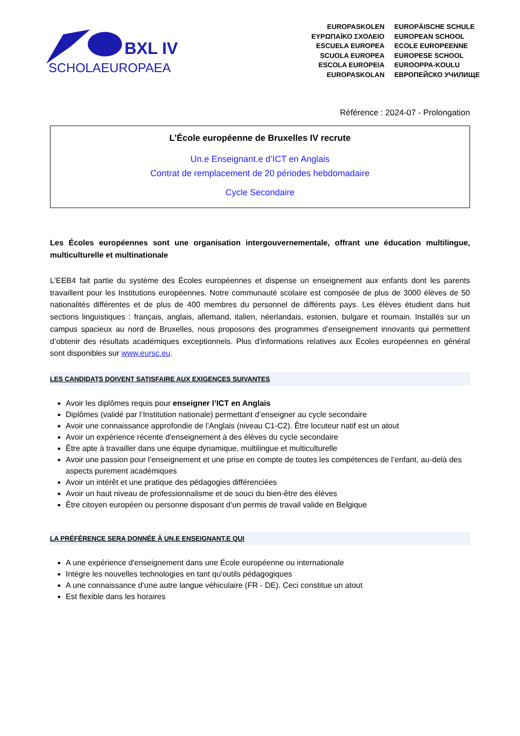BXL IV
SCHOLAEUROPAEA
EUROPASKOLEN
ΕΥΡΩΠΑΪΚΟ ΣΧΟΛΕΙΟ
ESCUELA EUROPEA
SCUOLA EUROPEA
ESCOLA EUROPEIA
EUROPASKOLAN
EUROPÄISCHE SCHULE
EUROPEAN SCHOOL
ECOLE EUROPEENNE
EUROPESE SCHOOL
EUROOPPA-KOULU
ЕВРОПЕЙСКО УЧИЛИЩЕ
Référence : 2024-07 - Prolongation
L’École européenne de Bruxelles IV recrute
Un.e Enseignant.e d’ICT en Anglais
Contrat de remplacement de 20 périodes hebdomadaire
Cycle Secondaire
Les Écoles européennes sont une organisation intergouvernementale, offrant une éducation multilingue, multiculturelle et multinationale
L'EEB4 fait partie du système des Écoles européennes et dispense un enseignement aux enfants dont les parents travaillent pour les Institutions européennes. Notre communauté scolaire est composée de plus de 3000 élèves de 50 nationalités différentes et de plus de 400 membres du personnel de différents pays. Les élèves étudient dans huit sections linguistiques : français, anglais, allemand, italien, néerlandais, estonien, bulgare et roumain. Installés sur un campus spacieux au nord de Bruxelles, nous proposons des programmes d’enseignement innovants qui permettent d’obtenir des résultats académiques exceptionnels. Plus d'informations relatives aux Écoles européennes en général sont disponibles sur www.eursc.eu.
LES CANDIDATS DOIVENT SATISFAIRE AUX EXIGENCES SUIVANTES
Avoir les diplômes requis pour enseigner l’ICT en Anglais
Diplômes (validé par l’Institution nationale) permettant d’enseigner au cycle secondaire
Avoir une connaissance approfondie de l’Anglais (niveau C1-C2). Être locuteur natif est un atout
Avoir un expérience récente d'enseignement à des élèves du cycle secondaire
Être apte à travailler dans une équipe dynamique, multilingue et multiculturelle
Avoir une passion pour l’enseignement et une prise en compte de toutes les compétences de l’enfant, au-delà des aspects purement académiques
Avoir un intérêt et une pratique des pédagogies différenciées
Avoir un haut niveau de professionnalisme et de souci du bien-être des élèves
Être citoyen européen ou personne disposant d’un permis de travail valide en Belgique
LA PRÉFÉRENCE SERA DONNÉE À UN.E ENSEIGNANT.E QUI
A une expérience d'enseignement dans une École européenne ou internationale
Intègre les nouvelles technologies en tant qu'outils pédagogiques
A une connaissance d’une autre langue véhiculaire (FR - DE). Ceci constitue un atout
Est flexible dans les horaires